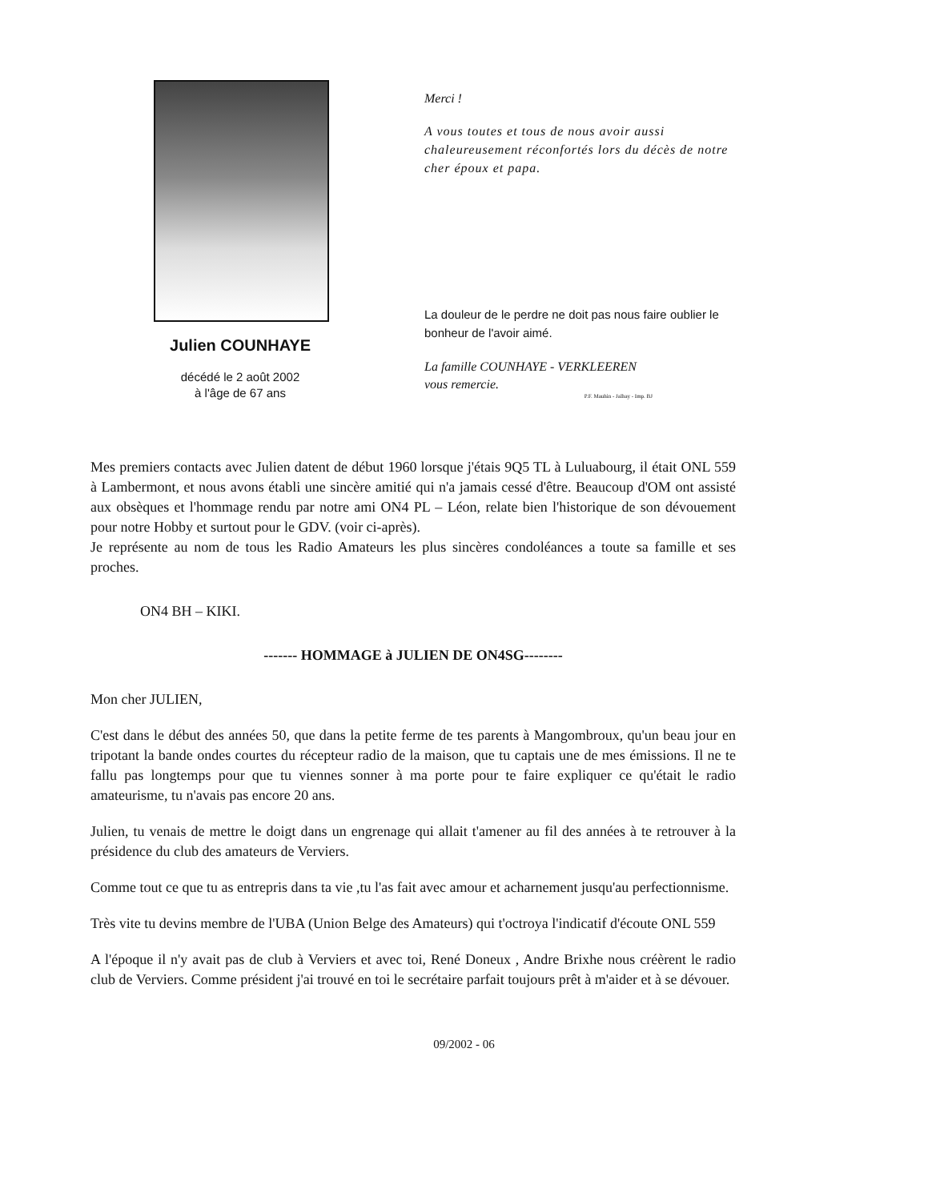Julien COUNHAYE
décédé le 2 août 2002
à l'âge de 67 ans
Merci !
A vous toutes et tous de nous avoir aussi chaleureusement réconfortés lors du décès de notre cher époux et papa.
La douleur de le perdre ne doit pas nous faire oublier le bonheur de l'avoir aimé.
La famille COUNHAYE - VERKLEEREN
vous remercie.
P.F. Mauhin - Jalhay - Imp. BJ
Mes premiers contacts avec Julien datent de début 1960 lorsque j'étais 9Q5 TL à Luluabourg, il était ONL 559 à Lambermont, et nous avons établi une sincère amitié qui n'a jamais cessé d'être. Beaucoup d'OM ont assisté aux obsèques et l'hommage rendu par notre ami ON4 PL – Léon, relate bien l'historique de son dévouement pour notre Hobby et surtout pour le GDV. (voir ci-après).
Je représente au nom de tous les Radio Amateurs les plus sincères condoléances a toute sa famille et ses proches.
ON4 BH – KIKI.
------- HOMMAGE à JULIEN DE ON4SG--------
Mon cher JULIEN,
C'est dans le début des années 50, que dans la petite ferme de tes parents à Mangombroux, qu'un beau jour en tripotant la bande ondes courtes du récepteur radio de la maison, que tu captais une de mes émissions. Il ne te fallu pas longtemps pour que tu viennes sonner à ma porte pour te faire expliquer ce qu'était le radio amateurisme, tu n'avais pas encore 20 ans.
Julien, tu venais de mettre le doigt dans un engrenage qui allait t'amener au fil des années à te retrouver à la présidence du club des amateurs de Verviers.
Comme tout ce que tu as entrepris dans ta vie ,tu l'as fait avec amour et acharnement jusqu'au perfectionnisme.
Très vite tu devins membre de l'UBA (Union Belge des Amateurs) qui t'octroya l'indicatif d'écoute ONL 559
A l'époque il n'y avait pas de club à Verviers et avec toi, René Doneux , Andre Brixhe nous créèrent le radio club de Verviers. Comme président j'ai trouvé en toi le secrétaire parfait toujours prêt à m'aider et à se dévouer.
09/2002 - 06